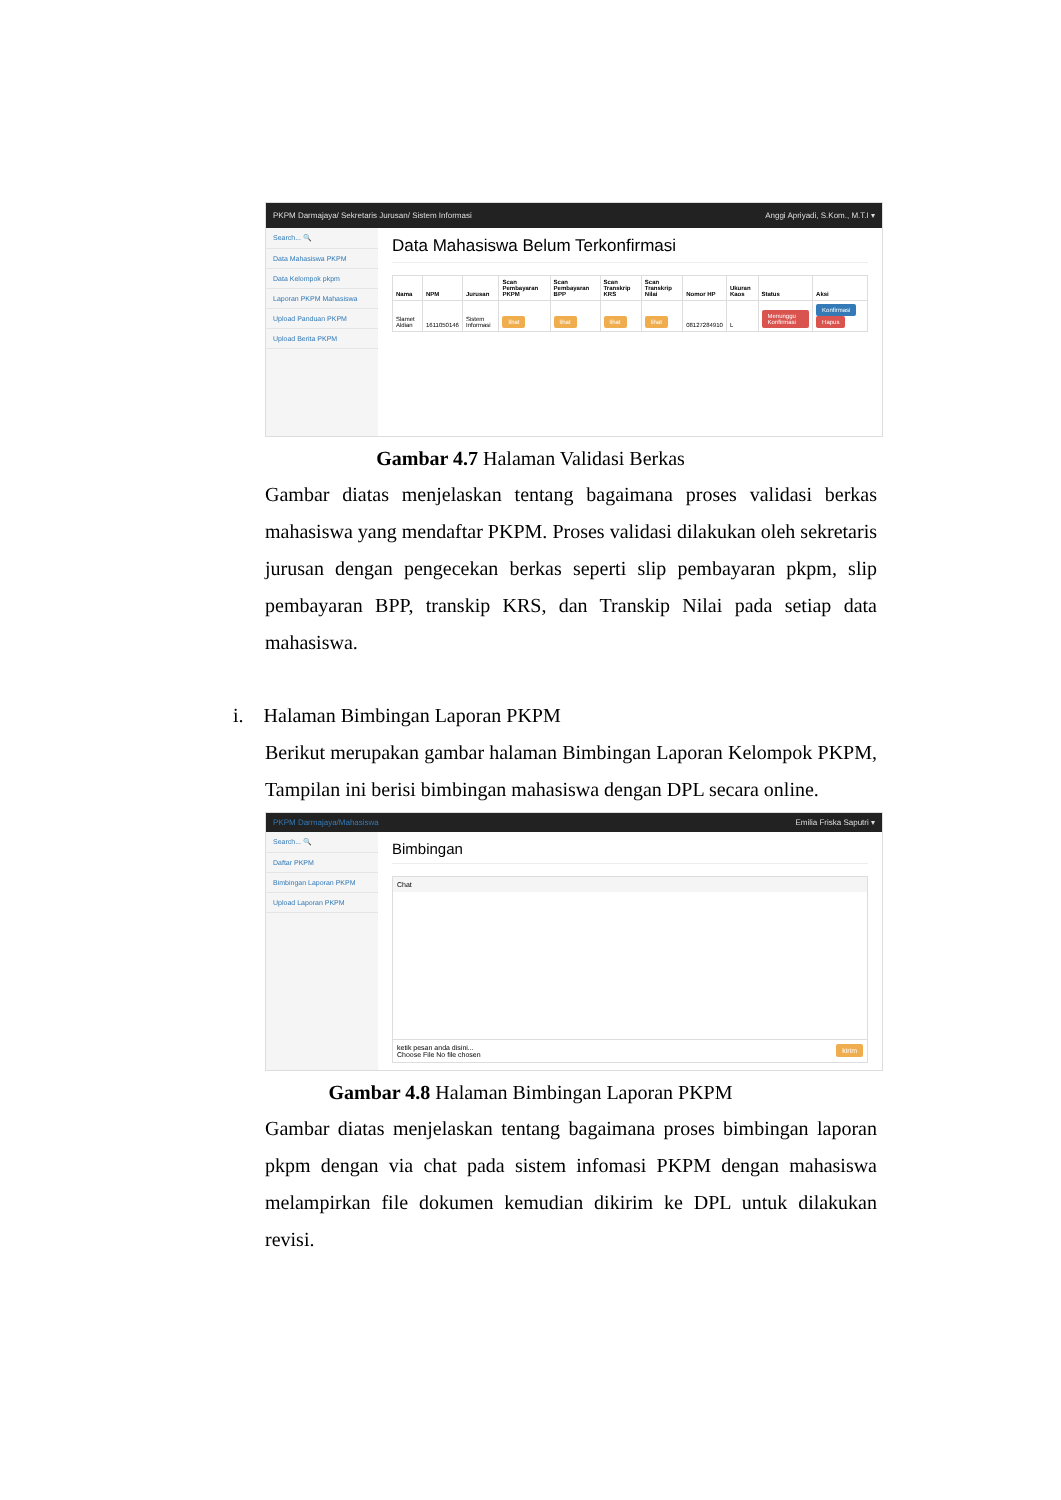PKPM Darmajaya/ Sekretaris Jurusan/ Sistem Informasi Anggi Apriyadi, S.Kom., M.T.I ▾
Search... 🔍
Data Mahasiswa PKPM
Data Kelompok pkpm
Laporan PKPM Mahasiswa
Upload Panduan PKPM
Upload Berita PKPM
Data Mahasiswa Belum Terkonfirmasi
| Nama | NPM | Jurusan | Scan Pembayaran PKPM | Scan Pembayaran BPP | Scan Transkrip KRS | Scan Transkrip Nilai | Nomor HP | Ukuran Kaos | Status | Aksi |
| --- | --- | --- | --- | --- | --- | --- | --- | --- | --- | --- |
| Slamet Aldian | 1611050146 | Sistem Informasi | lihat | lihat | lihat | lihat | 08127284910 | L | Menunggu Konfirmasi | Konfirmasi Hapus |
Gambar 4.7 Halaman Validasi Berkas
Gambar diatas menjelaskan tentang bagaimana proses validasi berkas mahasiswa yang mendaftar PKPM. Proses validasi dilakukan oleh sekretaris jurusan dengan pengecekan berkas seperti slip pembayaran pkpm, slip pembayaran BPP, transkip KRS, dan Transkip Nilai pada setiap data mahasiswa.
i. Halaman Bimbingan Laporan PKPM
Berikut merupakan gambar halaman Bimbingan Laporan Kelompok PKPM, Tampilan ini berisi bimbingan mahasiswa dengan DPL secara online.
PKPM Darmajaya/Mahasiswa Emilia Friska Saputri ▾
Search... 🔍
Daftar PKPM
Bimbingan Laporan PKPM
Upload Laporan PKPM
Bimbingan
Chat
ketik pesan anda disini... kirim
Choose File No file chosen
Gambar 4.8 Halaman Bimbingan Laporan PKPM
Gambar diatas menjelaskan tentang bagaimana proses bimbingan laporan pkpm dengan via chat pada sistem infomasi PKPM dengan mahasiswa melampirkan file dokumen kemudian dikirim ke DPL untuk dilakukan revisi.